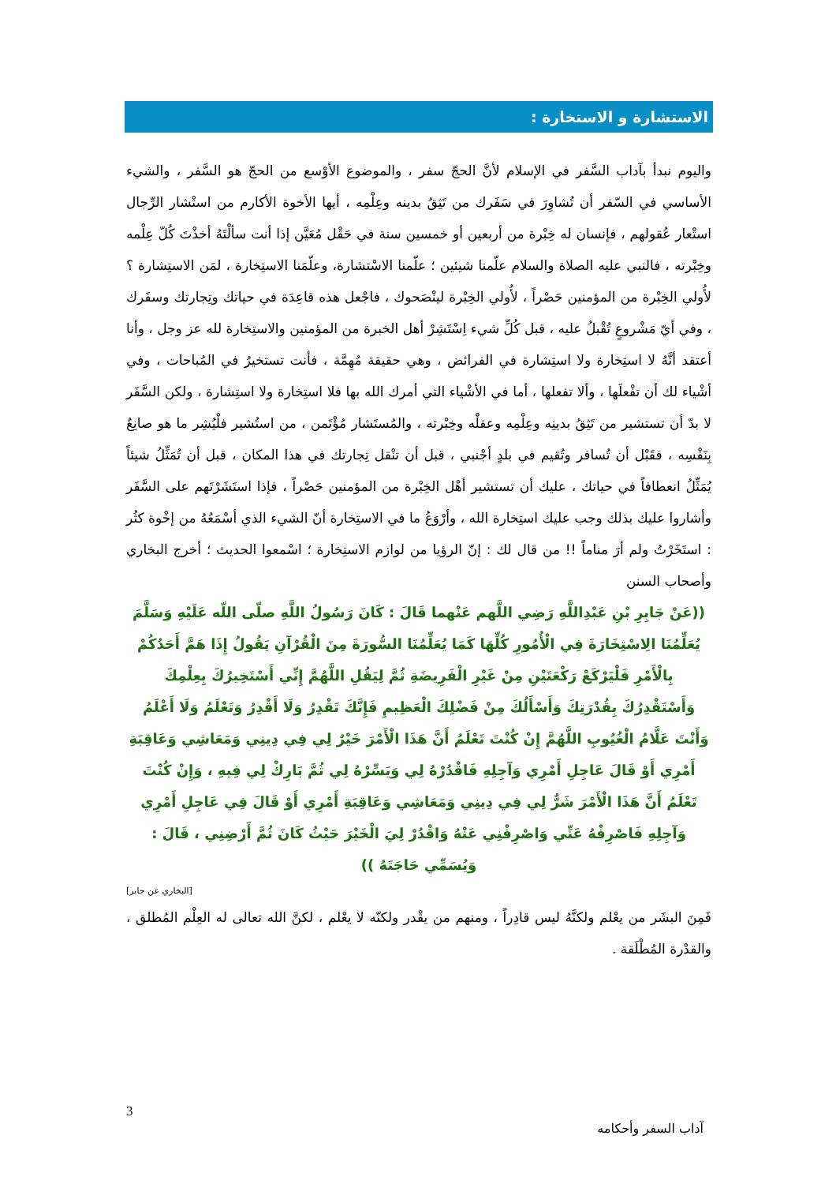الاستشارة و الاستخارة :
واليوم نبدأ بآداب السَّفر في الإسلام لأنَّ الحجّ سفر ، والموضوع الأوْسع من الحجّ هو السَّفر ، والشيء الأساسي في السّفر أن تُشاوِرَ في سَفَرك من تَثِقُ بدينه وعِلْمِه ، أيها الأخوة الأكارم من استْشار الرِّجال استْعار عُقولهم ، فإنسان له خِبْرة من أربعين أو خمسين سنة في حَقْل مُعَيَّن إذا أنت سألْتَهُ أخذْتَ كُلّ عِلْمه وخِبْرته ، فالنبي عليه الصلاة والسلام علّمنا شيئين ؛ علّمنا الاسْتشارة، وعلّمَنا الاستِخارة ، لمَن الاستِشارة ؟ لأُولي الخِبْرة من المؤمنين حَصْراً ، لأُولي الخِبْرة لينْصَحوك ، فاجْعل هذه قاعِدَة في حياتك وتِجارتك وسفَرك ، وفي أيّ مَشْروعٍ تُقْبلُ عليه ، قبل كُلِّ شيء اِسْتَشِرْ أهل الخبرة من المؤمنين والاستِخارة لله عز وجل ، وأنا أعتقد أنَّهُ لا استِخارة ولا استِشارة في الفرائض ، وهي حقيقة مُهِمَّة ، فأنت تستخيرُ في المُباحات ، وفي أشْياء لك أن تفْعلَها ، وألا تفعلها ، أما في الأشْياء التي أمرك الله بها فلا استِخارة ولا استِشارة ، ولكن السَّفَر لا بدّ أن تستشير من تَثِقُ بدينِه وعِلْمِه وعقلْه وخِبْرته ، والمُستَشار مُؤْتَمن ، من استُشير فلْيُشِر ما هو صانِعٌ بِنَفْسِه ، فقَبْل أن تُسافر وتُقيم في بلدٍ أجْنبي ، قبل أن تنْقل تِجارتك في هذا المكان ، قبل أن تُمَثِّلُ شيئاً يُمَثِّلُ انعطافاً في حياتك ، عليك أن تستشير أهْل الخِبْرة من المؤمنين حَصْراً ، فإذا استَشَرْتَهم على السَّفَر وأشاروا عليك بذلك وجب عليك استِخارة الله ، وأرْوَعُ ما في الاستِخارة أنّ الشيء الذي أسْمَعُهُ من إخْوة كثُر : استَخَرْتُ ولم أرَ مناماً !! من قال لك : إنّ الرؤيا من لوازم الاستِخارة ؛ اسْمعوا الحديث ؛ أخرج البخاري وأصحاب السنن
((عَنْ جَابِرِ بْنِ عَبْدِاللَّهِ رَضِي اللَّهم عَنْهما قَالَ : كَانَ رَسُولُ اللَّهِ صلّى اللّه عَلَيْهِ وَسَلَّمَ يُعَلِّمُنَا الِاسْتِخَارَةَ فِي الْأُمُورِ كُلِّهَا كَمَا يُعَلِّمُنَا السُّورَةَ مِنَ الْقُرْآنِ يَقُولُ إِذَا هَمَّ أَحَدُكُمْ بِالْأَمْرِ فَلْيَرْكَعْ رَكْعَتَيْنِ مِنْ غَيْرِ الْفَرِيضَةِ ثُمَّ لِيَقُلِ اللَّهُمَّ إِنِّي أَسْتَخِيرُكَ بِعِلْمِكَ وَأَسْتَقْدِرُكَ بِقُدْرَتِكَ وَأَسْأَلُكَ مِنْ فَضْلِكَ الْعَظِيمِ فَإِنَّكَ تَقْدِرُ وَلَا أَقْدِرُ وَتَعْلَمُ وَلَا أَعْلَمُ وَأَنْتَ عَلَّامُ الْغُيُوبِ اللَّهُمَّ إِنْ كُنْتَ تَعْلَمُ أَنَّ هَذَا الْأَمْرَ خَيْرٌ لِي فِي دِينِي وَمَعَاشِي وَعَاقِبَةِ أَمْرِي أَوْ قَالَ عَاجِلِ أَمْرِي وَآجِلِهِ فَاقْدُرْهُ لِي وَيَسِّرْهُ لِي ثُمَّ بَارِكْ لِي فِيهِ ، وَإِنْ كُنْتَ تَعْلَمُ أَنَّ هَذَا الْأَمْرَ شَرٌّ لِي فِي دِينِي وَمَعَاشِي وَعَاقِبَةِ أَمْرِي أَوْ قَالَ فِي عَاجِلِ أَمْرِي وَآجِلِهِ فَاصْرِفْهُ عَنِّي وَاصْرِفْنِي عَنْهُ وَاقْدُرْ لِيَ الْخَيْرَ حَيْثُ كَانَ ثُمَّ أَرْضِنِي ، قَالَ : وَيُسَمِّي حَاجَتَهُ ))
[البخاري عن جابر]
فَمِنَ البشَر من يعْلم ولكنَّهُ ليس قادِراً ، ومنهم من يقْدر ولكنّه لا يعْلم ، لكنَّ الله تعالى له العِلْم المُطلق ، والقدْرة المُطْلَقة .
3
آداب السفر وأحكامه